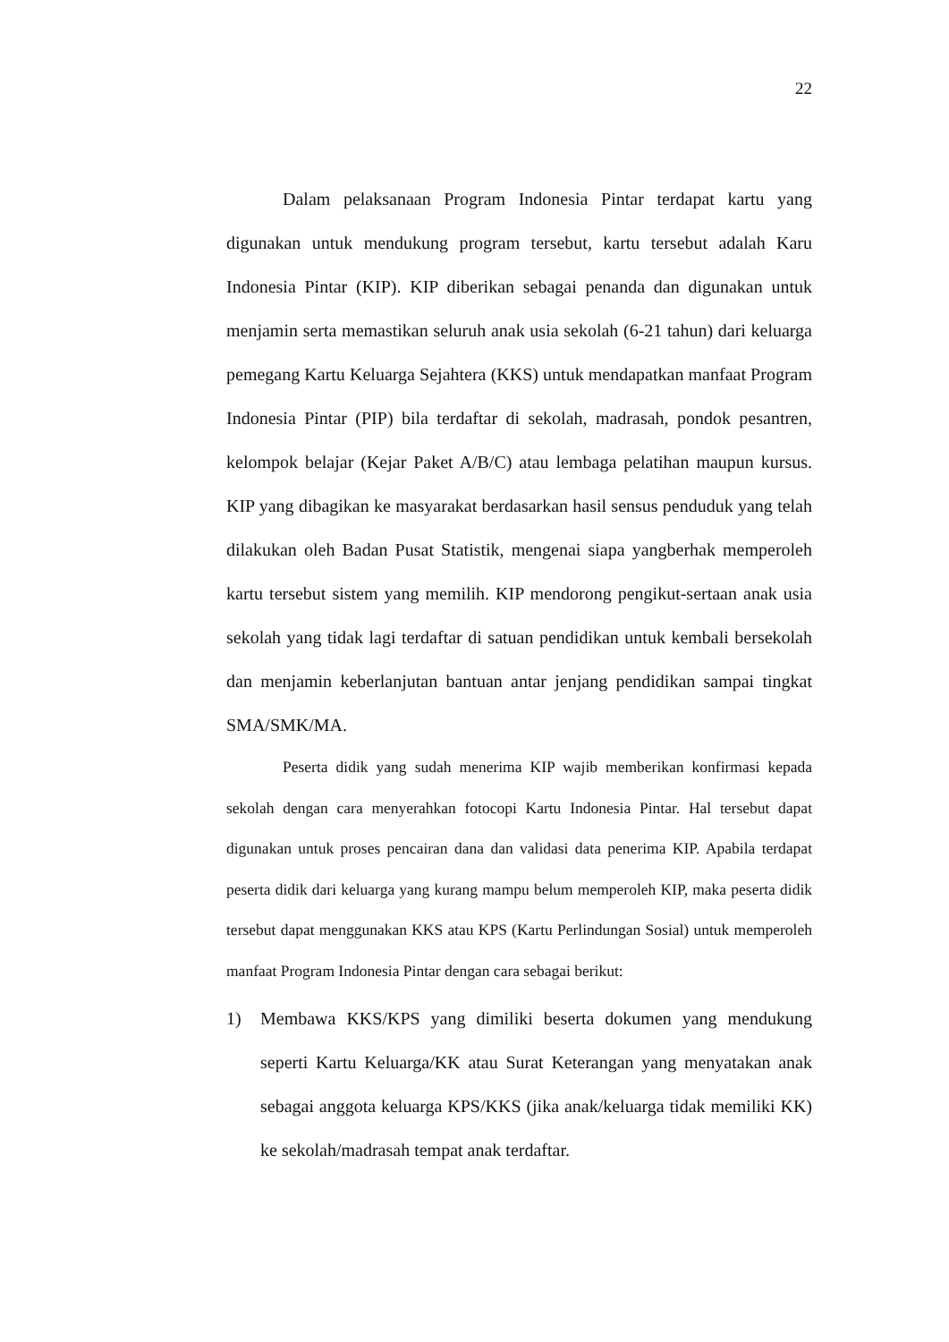22
Dalam pelaksanaan Program Indonesia Pintar terdapat kartu yang digunakan untuk mendukung program tersebut, kartu tersebut adalah Karu Indonesia Pintar (KIP). KIP diberikan sebagai penanda dan digunakan untuk menjamin serta memastikan seluruh anak usia sekolah (6-21 tahun) dari keluarga pemegang Kartu Keluarga Sejahtera (KKS) untuk mendapatkan manfaat Program Indonesia Pintar (PIP) bila terdaftar di sekolah, madrasah, pondok pesantren, kelompok belajar (Kejar Paket A/B/C) atau lembaga pelatihan maupun kursus. KIP yang dibagikan ke masyarakat berdasarkan hasil sensus penduduk yang telah dilakukan oleh Badan Pusat Statistik, mengenai siapa yangberhak memperoleh kartu tersebut sistem yang memilih. KIP mendorong pengikut-sertaan anak usia sekolah yang tidak lagi terdaftar di satuan pendidikan untuk kembali bersekolah dan menjamin keberlanjutan bantuan antar jenjang pendidikan sampai tingkat SMA/SMK/MA.
Peserta didik yang sudah menerima KIP wajib memberikan konfirmasi kepada sekolah dengan cara menyerahkan fotocopi Kartu Indonesia Pintar. Hal tersebut dapat digunakan untuk proses pencairan dana dan validasi data penerima KIP. Apabila terdapat peserta didik dari keluarga yang kurang mampu belum memperoleh KIP, maka peserta didik tersebut dapat menggunakan KKS atau KPS (Kartu Perlindungan Sosial) untuk memperoleh manfaat Program Indonesia Pintar dengan cara sebagai berikut:
1) Membawa KKS/KPS yang dimiliki beserta dokumen yang mendukung seperti Kartu Keluarga/KK atau Surat Keterangan yang menyatakan anak sebagai anggota keluarga KPS/KKS (jika anak/keluarga tidak memiliki KK) ke sekolah/madrasah tempat anak terdaftar.